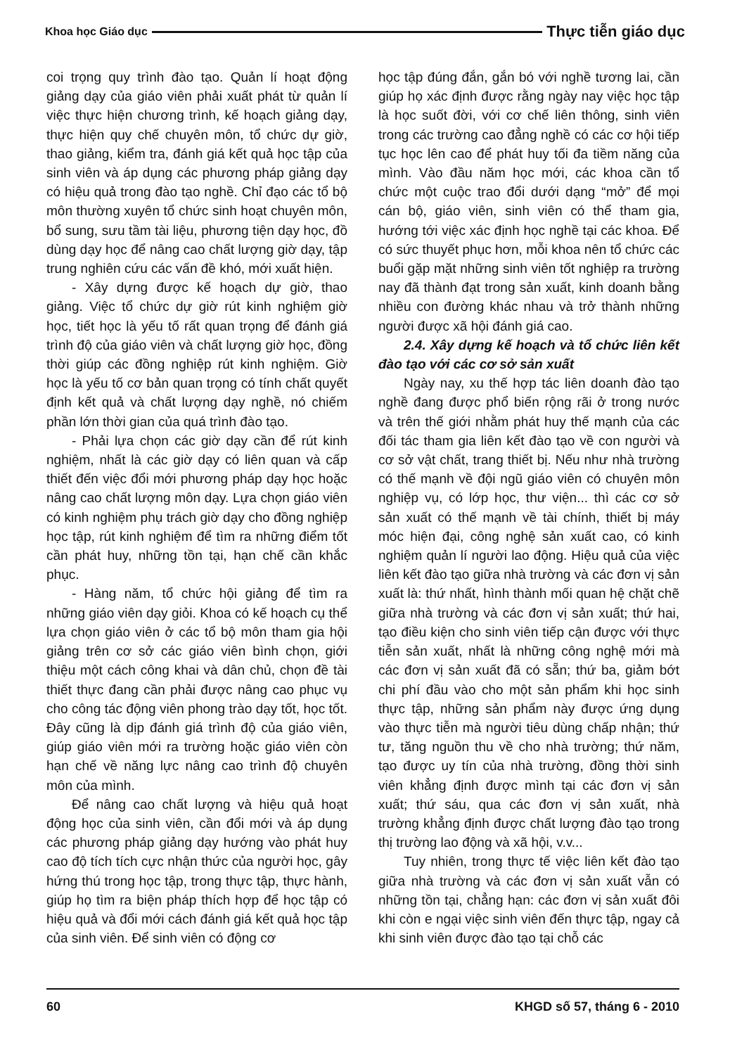Khoa học Giáo dục Thực tiễn giáo dục
coi trọng quy trình đào tạo. Quản lí hoạt động giảng dạy của giáo viên phải xuất phát từ quản lí việc thực hiện chương trình, kế hoạch giảng dạy, thực hiện quy chế chuyên môn, tổ chức dự giờ, thao giảng, kiểm tra, đánh giá kết quả học tập của sinh viên và áp dụng các phương pháp giảng dạy có hiệu quả trong đào tạo nghề. Chỉ đạo các tổ bộ môn thường xuyên tổ chức sinh hoạt chuyên môn, bổ sung, sưu tầm tài liệu, phương tiện dạy học, đồ dùng dạy học để nâng cao chất lượng giờ dạy, tập trung nghiên cứu các vấn đề khó, mới xuất hiện.
- Xây dựng được kế hoạch dự giờ, thao giảng. Việc tổ chức dự giờ rút kinh nghiệm giờ học, tiết học là yếu tố rất quan trọng để đánh giá trình độ của giáo viên và chất lượng giờ học, đồng thời giúp các đồng nghiệp rút kinh nghiệm. Giờ học là yếu tố cơ bản quan trọng có tính chất quyết định kết quả và chất lượng dạy nghề, nó chiếm phần lớn thời gian của quá trình đào tạo.
- Phải lựa chọn các giờ dạy cần để rút kinh nghiệm, nhất là các giờ dạy có liên quan và cấp thiết đến việc đổi mới phương pháp dạy học hoặc nâng cao chất lượng môn dạy. Lựa chọn giáo viên có kinh nghiệm phụ trách giờ dạy cho đồng nghiệp học tập, rút kinh nghiệm để tìm ra những điểm tốt cần phát huy, những tồn tại, hạn chế cần khắc phục.
- Hàng năm, tổ chức hội giảng để tìm ra những giáo viên dạy giỏi. Khoa có kế hoạch cụ thể lựa chọn giáo viên ở các tổ bộ môn tham gia hội giảng trên cơ sở các giáo viên bình chọn, giới thiệu một cách công khai và dân chủ, chọn đề tài thiết thực đang cần phải được nâng cao phục vụ cho công tác động viên phong trào dạy tốt, học tốt. Đây cũng là dịp đánh giá trình độ của giáo viên, giúp giáo viên mới ra trường hoặc giáo viên còn hạn chế về năng lực nâng cao trình độ chuyên môn của mình.
Để nâng cao chất lượng và hiệu quả hoạt động học của sinh viên, cần đổi mới và áp dụng các phương pháp giảng dạy hướng vào phát huy cao độ tích tích cực nhận thức của người học, gây hứng thú trong học tập, trong thực tập, thực hành, giúp họ tìm ra biện pháp thích hợp để học tập có hiệu quả và đổi mới cách đánh giá kết quả học tập của sinh viên. Để sinh viên có động cơ
học tập đúng đắn, gắn bó với nghề tương lai, cần giúp họ xác định được rằng ngày nay việc học tập là học suốt đời, với cơ chế liên thông, sinh viên trong các trường cao đẳng nghề có các cơ hội tiếp tục học lên cao để phát huy tối đa tiềm năng của mình. Vào đầu năm học mới, các khoa cần tổ chức một cuộc trao đổi dưới dạng “mở” để mọi cán bộ, giáo viên, sinh viên có thể tham gia, hướng tới việc xác định học nghề tại các khoa. Để có sức thuyết phục hơn, mỗi khoa nên tổ chức các buổi gặp mặt những sinh viên tốt nghiệp ra trường nay đã thành đạt trong sản xuất, kinh doanh bằng nhiều con đường khác nhau và trở thành những người được xã hội đánh giá cao.
2.4. Xây dựng kế hoạch và tổ chức liên kết đào tạo với các cơ sở sản xuất
Ngày nay, xu thế hợp tác liên doanh đào tạo nghề đang được phổ biến rộng rãi ở trong nước và trên thế giới nhằm phát huy thế mạnh của các đối tác tham gia liên kết đào tạo về con người và cơ sở vật chất, trang thiết bị. Nếu như nhà trường có thế mạnh về đội ngũ giáo viên có chuyên môn nghiệp vụ, có lớp học, thư viện... thì các cơ sở sản xuất có thế mạnh về tài chính, thiết bị máy móc hiện đại, công nghệ sản xuất cao, có kinh nghiệm quản lí người lao động. Hiệu quả của việc liên kết đào tạo giữa nhà trường và các đơn vị sản xuất là: thứ nhất, hình thành mối quan hệ chặt chẽ giữa nhà trường và các đơn vị sản xuất; thứ hai, tạo điều kiện cho sinh viên tiếp cận được với thực tiễn sản xuất, nhất là những công nghệ mới mà các đơn vị sản xuất đã có sẵn; thứ ba, giảm bớt chi phí đầu vào cho một sản phẩm khi học sinh thực tập, những sản phẩm này được ứng dụng vào thực tiễn mà người tiêu dùng chấp nhận; thứ tư, tăng nguồn thu về cho nhà trường; thứ năm, tạo được uy tín của nhà trường, đồng thời sinh viên khẳng định được mình tại các đơn vị sản xuất; thứ sáu, qua các đơn vị sản xuất, nhà trường khẳng định được chất lượng đào tạo trong thị trường lao động và xã hội, v.v...
Tuy nhiên, trong thực tế việc liên kết đào tạo giữa nhà trường và các đơn vị sản xuất vẫn có những tồn tại, chẳng hạn: các đơn vị sản xuất đôi khi còn e ngại việc sinh viên đến thực tập, ngay cả khi sinh viên được đào tạo tại chỗ các
60 KHGD số 57, tháng 6 - 2010